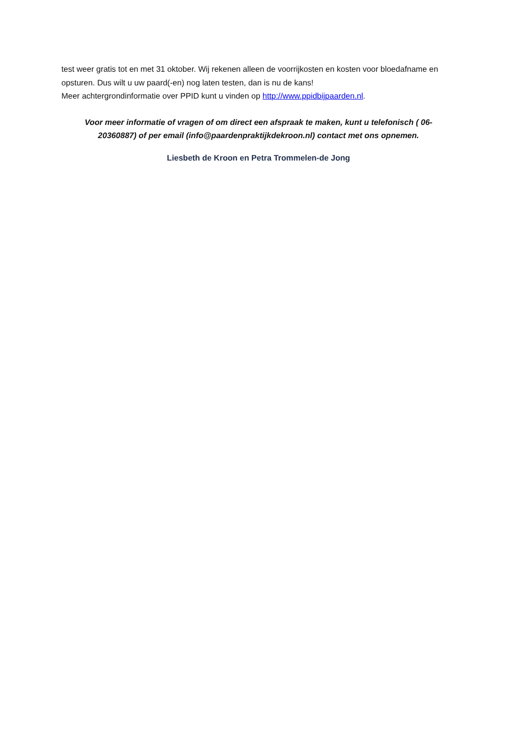test weer gratis tot en met 31 oktober. Wij rekenen alleen de voorrijkosten en kosten voor bloedafname en opsturen. Dus wilt u uw paard(-en) nog laten testen, dan is nu de kans!
Meer achtergrondinformatie over PPID kunt u vinden op http://www.ppidbijpaarden.nl.
Voor meer informatie of vragen of om direct een afspraak te maken, kunt u telefonisch ( 06-20360887) of per email (info@paardenpraktijkdekroon.nl) contact met ons opnemen.
Liesbeth de Kroon en Petra Trommelen-de Jong